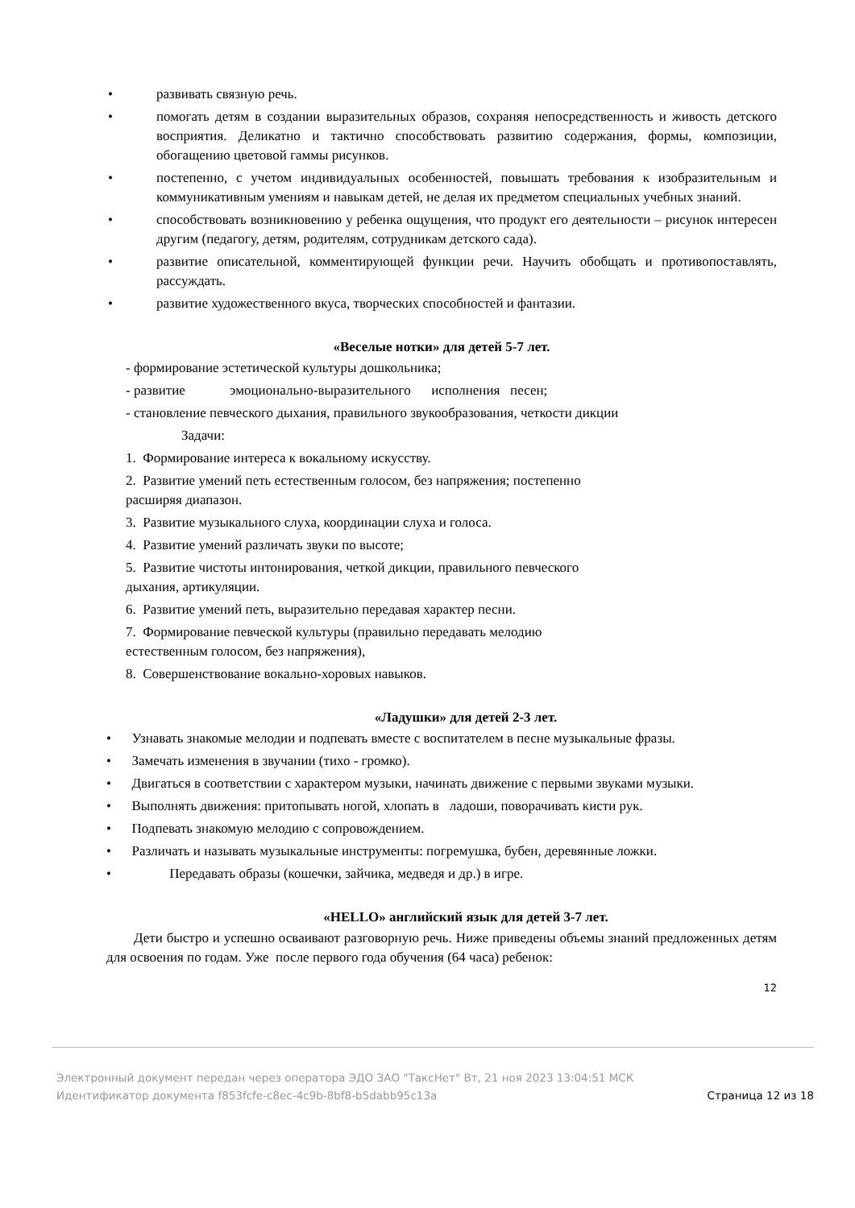• развивать связную речь.
• помогать детям в создании выразительных образов, сохраняя непосредственность и живость детского восприятия. Деликатно и тактично способствовать развитию содержания, формы, композиции, обогащению цветовой гаммы рисунков.
• постепенно, с учетом индивидуальных особенностей, повышать требования к изобразительным и коммуникативным умениям и навыкам детей, не делая их предметом специальных учебных знаний.
• способствовать возникновению у ребенка ощущения, что продукт его деятельности – рисунок интересен другим (педагогу, детям, родителям, сотрудникам детского сада).
• развитие описательной, комментирующей функции речи. Научить обобщать и противопоставлять, рассуждать.
• развитие художественного вкуса, творческих способностей и фантазии.
«Веселые нотки» для детей 5-7 лет.
- формирование эстетической культуры дошкольника;
- развитие эмоционально-выразительного исполнения песен;
- становление певческого дыхания, правильного звукообразования, четкости дикции
Задачи:
1. Формирование интереса к вокальному искусству.
2. Развитие умений петь естественным голосом, без напряжения; постепенно
расширяя диапазон.
3. Развитие музыкального слуха, координации слуха и голоса.
4. Развитие умений различать звуки по высоте;
5. Развитие чистоты интонирования, четкой дикции, правильного певческого
дыхания, артикуляции.
6. Развитие умений петь, выразительно передавая характер песни.
7. Формирование певческой культуры (правильно передавать мелодию
естественным голосом, без напряжения),
8. Совершенствование вокально-хоровых навыков.
«Ладушки» для детей 2-3 лет.
• Узнавать знакомые мелодии и подпевать вместе с воспитателем в песне музыкальные фразы.
• Замечать изменения в звучании (тихо - громко).
• Двигаться в соответствии с характером музыки, начинать движение с первыми звуками музыки.
• Выполнять движения: притопывать ногой, хлопать в ладоши, поворачивать кисти рук.
• Подпевать знакомую мелодию с сопровождением.
• Различать и называть музыкальные инструменты: погремушка, бубен, деревянные ложки.
• Передавать образы (кошечки, зайчика, медведя и др.) в игре.
«HELLO» английский язык для детей 3-7 лет.
Дети быстро и успешно осваивают разговорную речь. Ниже приведены объемы знаний предложенных детям для освоения по годам. Уже после первого года обучения (64 часа) ребенок:
12
Электронный документ передан через оператора ЭДО ЗАО "ТаксНет" Вт, 21 ноя 2023 13:04:51 МСК
Идентификатор документа f853fcfe-c8ec-4c9b-8bf8-b5dabb95c13a Страница 12 из 18